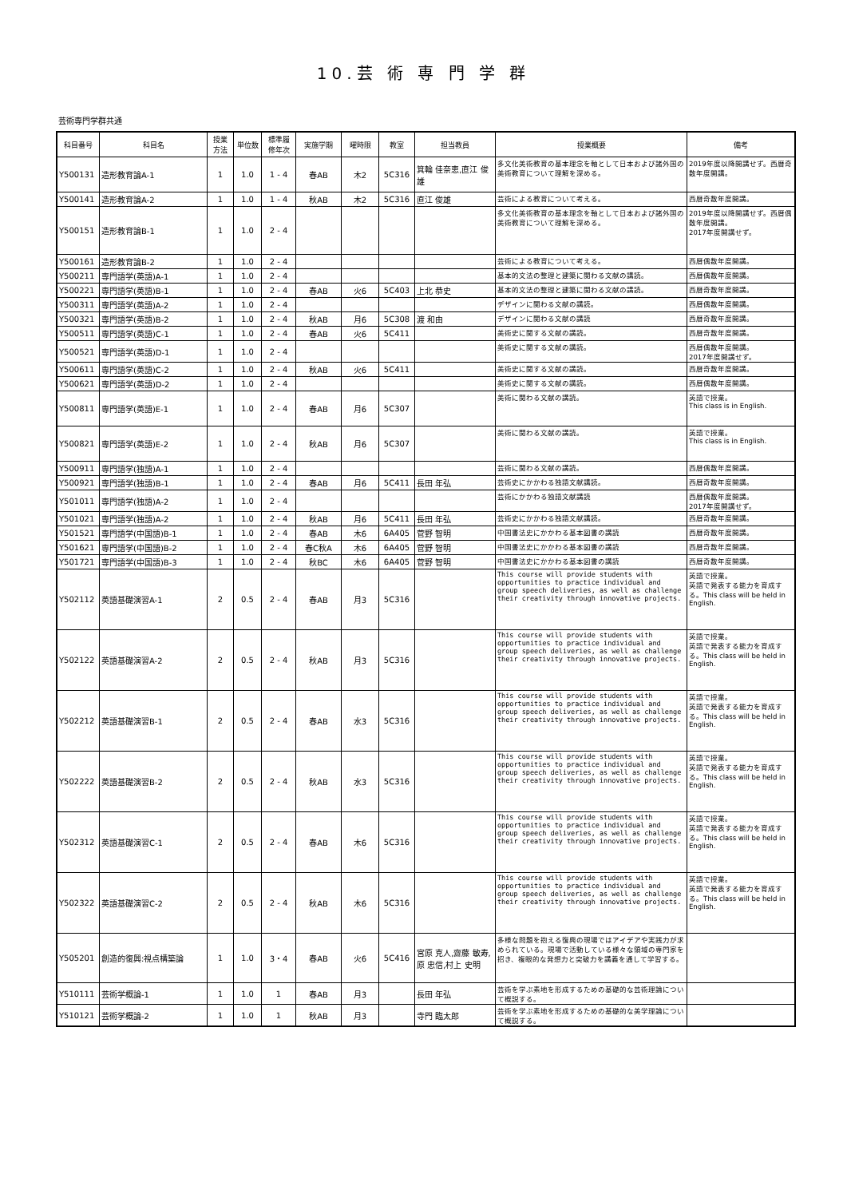10.芸 術 専 門 学 群
芸術専門学群共通
| 科目番号 | 科目名 | 授業 方法 | 単位数 | 標準履 修年次 | 実施学期 | 曜時限 | 教室 | 担当教員 | 授業概要 | 備考 |
| --- | --- | --- | --- | --- | --- | --- | --- | --- | --- | --- |
| Y500131 | 造形教育論A-1 | 1 | 1.0 | 1 - 4 | 春AB | 木2 | 5C316 | 箕輪 佳奈恵,直江 俊雄 | 多文化美術教育の基本理念を軸として日本および諸外国の美術教育について理解を深める。 | 2019年度以降開講せず。西暦奇数年度開講。 |
| Y500141 | 造形教育論A-2 | 1 | 1.0 | 1 - 4 | 秋AB | 木2 | 5C316 | 直江 俊雄 | 芸術による教育について考える。 | 西暦奇数年度開講。 |
| Y500151 | 造形教育論B-1 | 1 | 1.0 | 2 - 4 | | | | | 多文化美術教育の基本理念を軸として日本および諸外国の美術教育について理解を深める。 | 2019年度以降開講せず。西暦偶数年度開講。 2017年度開講せず。 |
| Y500161 | 造形教育論B-2 | 1 | 1.0 | 2 - 4 | | | | | 芸術による教育について考える。 | 西暦偶数年度開講。 |
| Y500211 | 専門語学(英語)A-1 | 1 | 1.0 | 2 - 4 | | | | | 基本的文法の整理と建築に関わる文献の講読。 | 西暦偶数年度開講。 |
| Y500221 | 専門語学(英語)B-1 | 1 | 1.0 | 2 - 4 | 春AB | 火6 | 5C403 | 上北 恭史 | 基本的文法の整理と建築に関わる文献の講読。 | 西暦奇数年度開講。 |
| Y500311 | 専門語学(英語)A-2 | 1 | 1.0 | 2 - 4 | | | | | デザインに関わる文献の講読。 | 西暦偶数年度開講。 |
| Y500321 | 専門語学(英語)B-2 | 1 | 1.0 | 2 - 4 | 秋AB | 月6 | 5C308 | 渡 和由 | デザインに関わる文献の講読 | 西暦奇数年度開講。 |
| Y500511 | 専門語学(英語)C-1 | 1 | 1.0 | 2 - 4 | 春AB | 火6 | 5C411 | | 美術史に関する文献の講読。 | 西暦奇数年度開講。 |
| Y500521 | 専門語学(英語)D-1 | 1 | 1.0 | 2 - 4 | | | | | 美術史に関する文献の講読。 | 西暦偶数年度開講。 2017年度開講せず。 |
| Y500611 | 専門語学(英語)C-2 | 1 | 1.0 | 2 - 4 | 秋AB | 火6 | 5C411 | | 美術史に関する文献の講読。 | 西暦奇数年度開講。 |
| Y500621 | 専門語学(英語)D-2 | 1 | 1.0 | 2 - 4 | | | | | 美術史に関する文献の講読。 | 西暦偶数年度開講。 |
| Y500811 | 専門語学(英語)E-1 | 1 | 1.0 | 2 - 4 | 春AB | 月6 | 5C307 | | 美術に関わる文献の講読。 | 英語で授業。 This class is in English. |
| Y500821 | 専門語学(英語)E-2 | 1 | 1.0 | 2 - 4 | 秋AB | 月6 | 5C307 | | 美術に関わる文献の講読。 | 英語で授業。 This class is in English. |
| Y500911 | 専門語学(独語)A-1 | 1 | 1.0 | 2 - 4 | | | | | 芸術に関わる文献の講読。 | 西暦偶数年度開講。 |
| Y500921 | 専門語学(独語)B-1 | 1 | 1.0 | 2 - 4 | 春AB | 月6 | 5C411 | 長田 年弘 | 芸術史にかかわる独語文献講読。 | 西暦奇数年度開講。 |
| Y501011 | 専門語学(独語)A-2 | 1 | 1.0 | 2 - 4 | | | | | 芸術にかかわる独語文献講読 | 西暦偶数年度開講。 2017年度開講せず。 |
| Y501021 | 専門語学(独語)A-2 | 1 | 1.0 | 2 - 4 | 秋AB | 月6 | 5C411 | 長田 年弘 | 芸術史にかかわる独語文献講読。 | 西暦奇数年度開講。 |
| Y501521 | 専門語学(中国語)B-1 | 1 | 1.0 | 2 - 4 | 春AB | 木6 | 6A405 | 菅野 智明 | 中国書法史にかかわる基本図書の講読 | 西暦奇数年度開講。 |
| Y501621 | 専門語学(中国語)B-2 | 1 | 1.0 | 2 - 4 | 春C秋A | 木6 | 6A405 | 菅野 智明 | 中国書法史にかかわる基本図書の講読 | 西暦奇数年度開講。 |
| Y501721 | 専門語学(中国語)B-3 | 1 | 1.0 | 2 - 4 | 秋BC | 木6 | 6A405 | 菅野 智明 | 中国書法史にかかわる基本図書の講読 | 西暦奇数年度開講。 |
| Y502112 | 英語基礎演習A-1 | 2 | 0.5 | 2 - 4 | 春AB | 月3 | 5C316 | | This course will provide students with opportunities to practice individual and group speech deliveries, as well as challenge their creativity through innovative projects. | 英語で授業。 英語で発表する能力を育成する。This class will be held in English. |
| Y502122 | 英語基礎演習A-2 | 2 | 0.5 | 2 - 4 | 秋AB | 月3 | 5C316 | | This course will provide students with opportunities to practice individual and group speech deliveries, as well as challenge their creativity through innovative projects. | 英語で授業。 英語で発表する能力を育成する。This class will be held in English. |
| Y502212 | 英語基礎演習B-1 | 2 | 0.5 | 2 - 4 | 春AB | 水3 | 5C316 | | This course will provide students with opportunities to practice individual and group speech deliveries, as well as challenge their creativity through innovative projects. | 英語で授業。 英語で発表する能力を育成する。This class will be held in English. |
| Y502222 | 英語基礎演習B-2 | 2 | 0.5 | 2 - 4 | 秋AB | 水3 | 5C316 | | This course will provide students with opportunities to practice individual and group speech deliveries, as well as challenge their creativity through innovative projects. | 英語で授業。 英語で発表する能力を育成する。This class will be held in English. |
| Y502312 | 英語基礎演習C-1 | 2 | 0.5 | 2 - 4 | 春AB | 木6 | 5C316 | | This course will provide students with opportunities to practice individual and group speech deliveries, as well as challenge their creativity through innovative projects. | 英語で授業。 英語で発表する能力を育成する。This class will be held in English. |
| Y502322 | 英語基礎演習C-2 | 2 | 0.5 | 2 - 4 | 秋AB | 木6 | 5C316 | | This course will provide students with opportunities to practice individual and group speech deliveries, as well as challenge their creativity through innovative projects. | 英語で授業。 英語で発表する能力を育成する。This class will be held in English. |
| Y505201 | 創造的復興:視点構築論 | 1 | 1.0 | 3・4 | 春AB | 火6 | 5C416 | 宮原 克人,齋藤 敏寿,原 忠信,村上 史明 | 多様な問題を抱える復興の現場ではアイデアや実践力が求められている。現場で活動している様々な領域の専門家を招き、複眼的な発想力と突破力を講義を通して学習する。 | |
| Y510111 | 芸術学概論-1 | 1 | 1.0 | 1 | 春AB | 月3 | | 長田 年弘 | 芸術を学ぶ素地を形成するための基礎的な芸術理論について概説する。 | |
| Y510121 | 芸術学概論-2 | 1 | 1.0 | 1 | 秋AB | 月3 | | 寺門 臨太郎 | 芸術を学ぶ素地を形成するための基礎的な美学理論について概説する。 | |